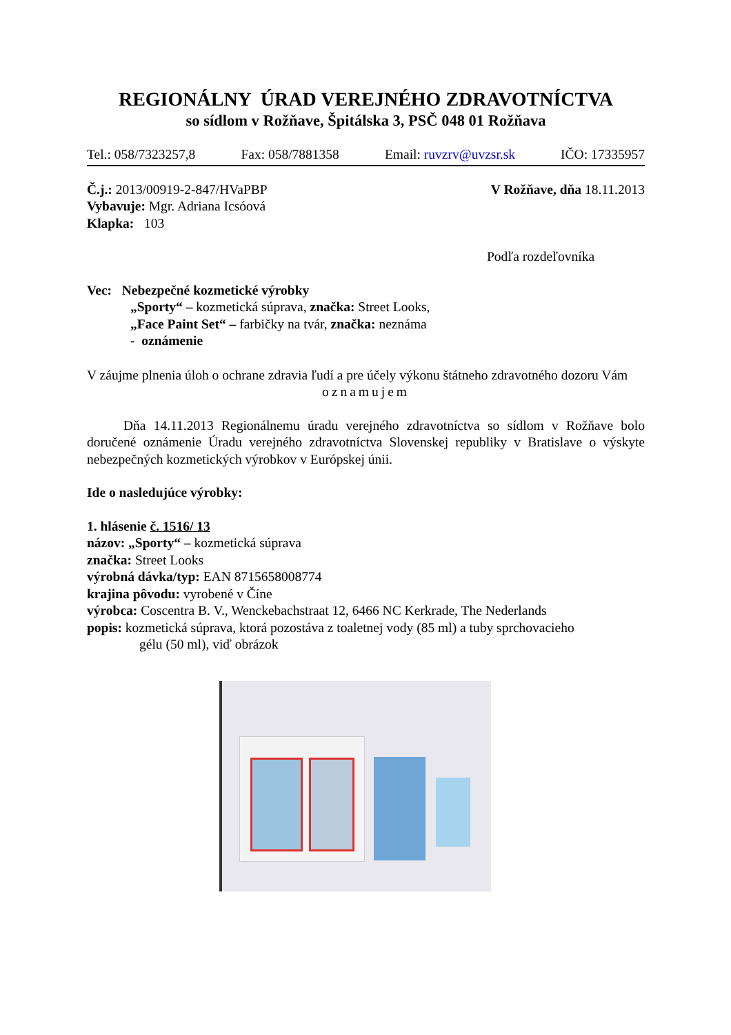REGIONÁLNY ÚRAD VEREJNÉHO ZDRAVOTNÍCTVA
so sídlom v Rožňave, Špitálska 3, PSČ 048 01 Rožňava
Tel.: 058/7323257,8 Fax: 058/7881358 Email: ruvzrv@uvzsr.sk IČO: 17335957
Č.j.: 2013/00919-2-847/HVaPBP
Vybavuje: Mgr. Adriana Icsóová
Klapka: 103
V Rožňave, dňa 18.11.2013
Podľa rozdeľovníka
Vec: Nebezpečné kozmetické výrobky
„Sporty“ – kozmetická súprava, značka: Street Looks,
„Face Paint Set“ – farbičky na tvár, značka: neznáma
- oznámenie
V záujme plnenia úloh o ochrane zdravia ľudí a pre účely výkonu štátneho zdravotného dozoru Vám
oznamujem
Dňa 14.11.2013 Regionálnemu úradu verejného zdravotníctva so sídlom v Rožňave bolo doručené oznámenie Úradu verejného zdravotníctva Slovenskej republiky v Bratislave o výskyte nebezpečných kozmetických výrobkov v Európskej únii.
Ide o nasledujúce výrobky:
1. hlásenie č. 1516/ 13
názov: „Sporty“ – kozmetická súprava
značka: Street Looks
výrobná dávka/typ: EAN 8715658008774
krajina pôvodu: vyrobené v Číne
výrobca: Coscentra B. V., Wenckebachstraat 12, 6466 NC Kerkrade, The Nederlands
popis: kozmetická súprava, ktorá pozostáva z toaletnej vody (85 ml) a tuby sprchovacieho
gélu (50 ml), viď obrázok